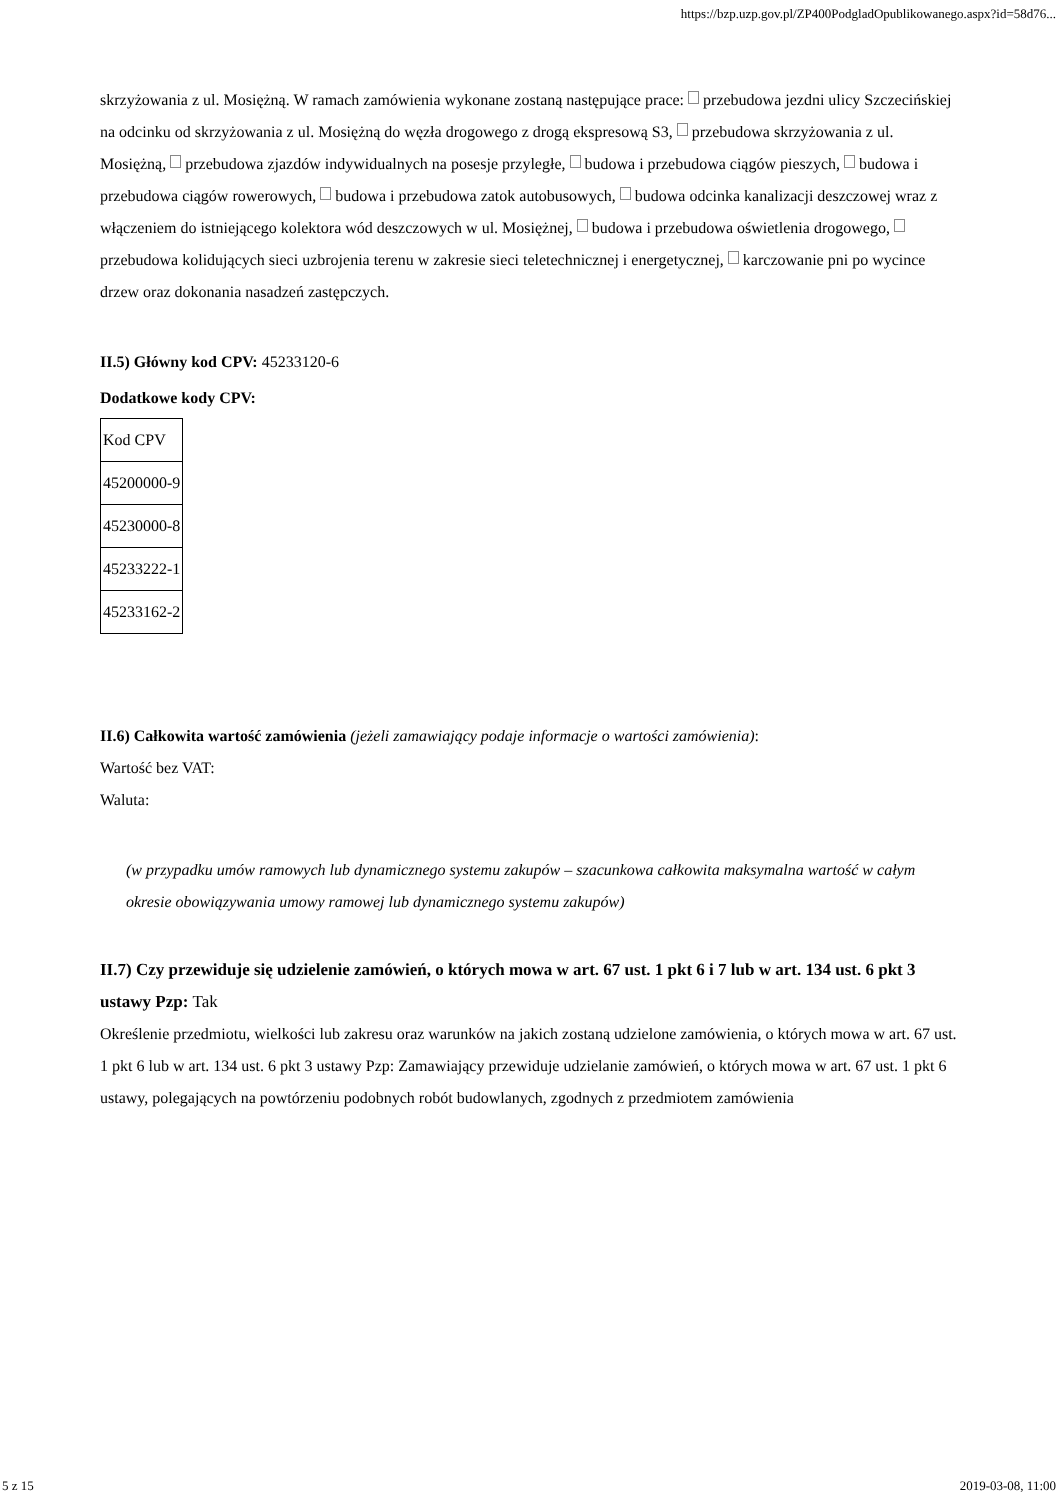https://bzp.uzp.gov.pl/ZP400PodgladOpublikowanego.aspx?id=58d76...
skrzyżowania z ul. Mosiężną. W ramach zamówienia wykonane zostaną następujące prace: przebudowa jezdni ulicy Szczecińskiej na odcinku od skrzyżowania z ul. Mosiężną do węzła drogowego z drogą ekspresową S3, przebudowa skrzyżowania z ul. Mosiężną, przebudowa zjazdów indywidualnych na posesje przyległe, budowa i przebudowa ciągów pieszych, budowa i przebudowa ciągów rowerowych, budowa i przebudowa zatok autobusowych, budowa odcinka kanalizacji deszczowej wraz z włączeniem do istniejącego kolektora wód deszczowych w ul. Mosiężnej, budowa i przebudowa oświetlenia drogowego, przebudowa kolidujących sieci uzbrojenia terenu w zakresie sieci teletechnicznej i energetycznej, karczowanie pni po wycince drzew oraz dokonania nasadzeń zastępczych.
II.5) Główny kod CPV: 45233120-6
Dodatkowe kody CPV:
| Kod CPV |
| 45200000-9 |
| 45230000-8 |
| 45233222-1 |
| 45233162-2 |
II.6) Całkowita wartość zamówienia (jeżeli zamawiający podaje informacje o wartości zamówienia):
Wartość bez VAT:
Waluta:
(w przypadku umów ramowych lub dynamicznego systemu zakupów – szacunkowa całkowita maksymalna wartość w całym okresie obowiązywania umowy ramowej lub dynamicznego systemu zakupów)
II.7) Czy przewiduje się udzielenie zamówień, o których mowa w art. 67 ust. 1 pkt 6 i 7 lub w art. 134 ust. 6 pkt 3 ustawy Pzp: Tak
Określenie przedmiotu, wielkości lub zakresu oraz warunków na jakich zostaną udzielone zamówienia, o których mowa w art. 67 ust. 1 pkt 6 lub w art. 134 ust. 6 pkt 3 ustawy Pzp: Zamawiający przewiduje udzielanie zamówień, o których mowa w art. 67 ust. 1 pkt 6 ustawy, polegających na powtórzeniu podobnych robót budowlanych, zgodnych z przedmiotem zamówienia
5 z 15 2019-03-08, 11:00